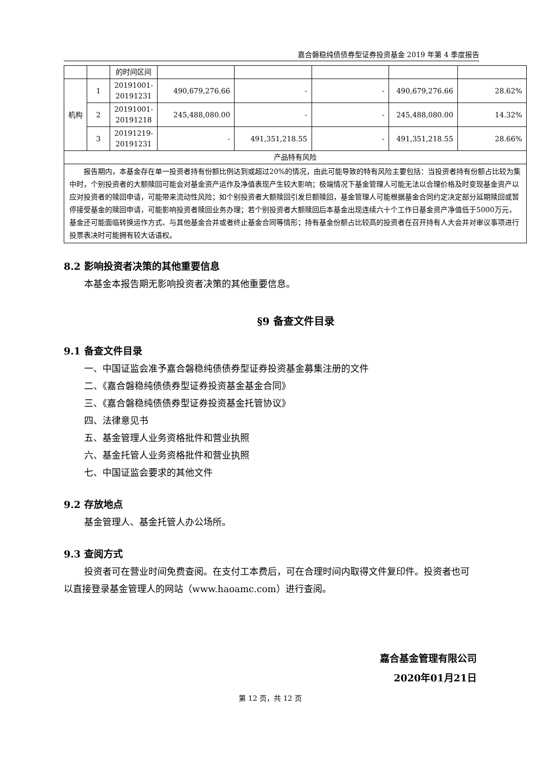嘉合磐稳纯债债券型证券投资基金 2019 年第 4 季度报告
| | | 的时间区间 | | | | | |
| 机构 | 1 | 20191001-20191231 | 490,679,276.66 | - | - | 490,679,276.66 | 28.62% |
| | 2 | 20191001-20191218 | 245,488,080.00 | - | - | 245,488,080.00 | 14.32% |
| | 3 | 20191219-20191231 | - | 491,351,218.55 | - | 491,351,218.55 | 28.66% |
| 产品特有风险 | | | | | | | |
| 报告期内，本基金存在单一投资者持有份额比例达到或超过20%的情况，由此可能导致的特有风险主要包括：当投资者持有份额占比较为集中时，个别投资者的大额赎回可能会对基金资产运作及净值表现产生较大影响；极端情况下基金管理人可能无法以合理价格及时变现基金资产以应对投资者的赎回申请，可能带来流动性风险；如个别投资者大额赎回引发巨额赎回，基金管理人可能根据基金合同约定决定部分延期赎回或暂停接受基金的赎回申请，可能影响投资者赎回业务办理；若个别投资者大额赎回后本基金出现连续六十个工作日基金资产净值低于5000万元，基金还可能面临转换运作方式、与其他基金合并或者终止基金合同等情形；持有基金份额占比较高的投资者在召开持有人大会并对审议事项进行投票表决时可能拥有较大话语权。 | | | | | | | |
8.2 影响投资者决策的其他重要信息
本基金本报告期无影响投资者决策的其他重要信息。
§9 备查文件目录
9.1 备查文件目录
一、中国证监会准予嘉合磐稳纯债债券型证券投资基金募集注册的文件
二、《嘉合磐稳纯债债券型证券投资基金基金合同》
三、《嘉合磐稳纯债债券型证券投资基金托管协议》
四、法律意见书
五、基金管理人业务资格批件和营业执照
六、基金托管人业务资格批件和营业执照
七、中国证监会要求的其他文件
9.2 存放地点
基金管理人、基金托管人办公场所。
9.3 查阅方式
投资者可在营业时间免费查阅。在支付工本费后，可在合理时间内取得文件复印件。投资者也可以直接登录基金管理人的网站（www.haoamc.com）进行查阅。
嘉合基金管理有限公司
2020年01月21日
第 12 页，共 12 页